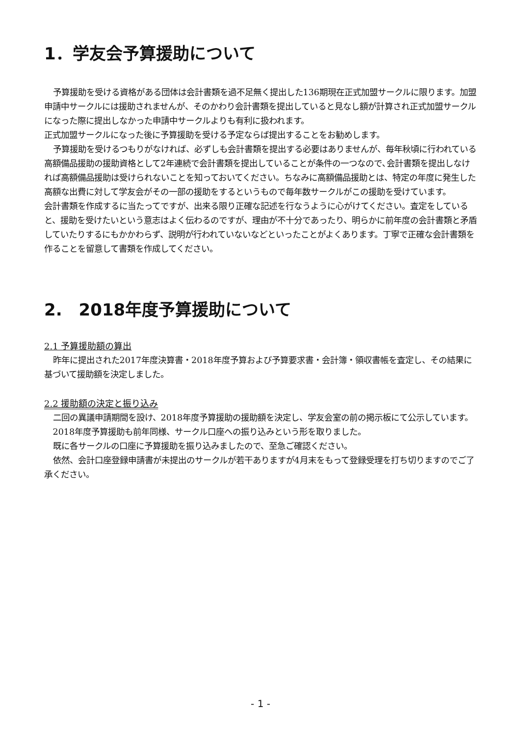1．学友会予算援助について
予算援助を受ける資格がある団体は会計書類を過不足無く提出した136期現在正式加盟サークルに限ります。加盟申請中サークルには援助されませんが、そのかわり会計書類を提出していると見なし額が計算され正式加盟サークルになった際に提出しなかった申請中サークルよりも有利に扱われます。
正式加盟サークルになった後に予算援助を受ける予定ならば提出することをお勧めします。
予算援助を受けるつもりがなければ、必ずしも会計書類を提出する必要はありませんが、毎年秋頃に行われている高額備品援助の援助資格として2年連続で会計書類を提出していることが条件の一つなので､会計書類を提出しなければ高額備品援助は受けられないことを知っておいてください。ちなみに高額備品援助とは、特定の年度に発生した高額な出費に対して学友会がその一部の援助をするというもので毎年数サークルがこの援助を受けています。
会計書類を作成するに当たってですが、出来る限り正確な記述を行なうように心がけてください。査定をしていると、援助を受けたいという意志はよく伝わるのですが、理由が不十分であったり、明らかに前年度の会計書類と矛盾していたりするにもかかわらず、説明が行われていないなどといったことがよくあります。丁寧で正確な会計書類を作ることを留意して書類を作成してください。
2.　2018年度予算援助について
2.1 予算援助額の算出
昨年に提出された2017年度決算書・2018年度予算および予算要求書・会計簿・領収書帳を査定し、その結果に基づいて援助額を決定しました。
2.2 援助額の決定と振り込み
二回の異議申請期間を設け、2018年度予算援助の援助額を決定し、学友会室の前の掲示板にて公示しています。
2018年度予算援助も前年同様、サークル口座への振り込みという形を取りました。
既に各サークルの口座に予算援助を振り込みましたので、至急ご確認ください。
依然、会計口座登録申請書が未提出のサークルが若干ありますが4月末をもって登録受理を打ち切りますのでご了承ください。
- 1 -